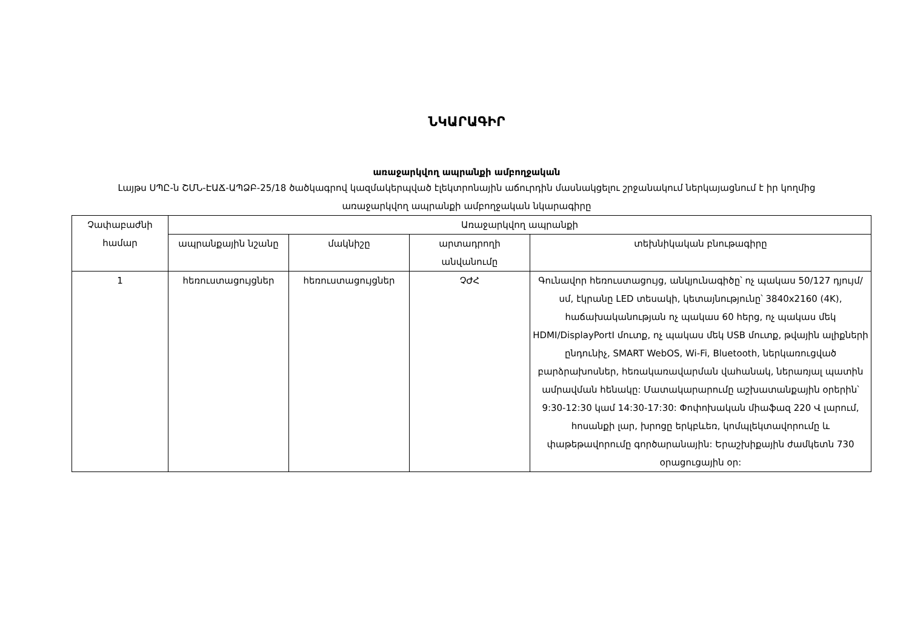ՆԿԱՐԱԳԻՐ
առաջարկվող ապրանքի ամբողջական
Լայթս ՍՊԸ-ն ՇՄՆ-ԷԱՃ-ԱՊՁԲ-25/18 ծածկագրով կազմակերպված էլեկտրոնային աճուրդին մասնակցելու շրջանակում ներկայացնում է իր կողմից առաջարկվող ապրանքի ամբողջական նկարագիրը
| Չափաբաժնի համար | Առաջարկվող ապրանքի | | | |
| --- | --- | --- | --- | --- |
| | ապրանքային նշանը | մակնիշը | արտադրողի անվանումը | տեխնիկական բնութագիրը |
| 1 | հեռուստացույցներ | հեռուստացույցներ | ՉԺՀ | Գունավոր հեռուստացույց, անկյունագիծը՝ ոչ պակաս 50/127 դյույմ/սմ, էկրանը LED տեսակի, կետայնությունը՝ 3840x2160 (4K), հաճախականության ոչ պակաս 60 հերց, ոչ պակաս մեկ HDMI/DisplayPortI մուտք, ոչ պակաս մեկ USB մուտք, թվային ալիքների ընդունիչ, SMART WebOS, Wi-Fi, Bluetooth, ներկառուցված բարձրախոսներ, հեռակառավարման վահանակ, ներառյալ պատին ամրավման հենակը: Մատակարարումը աշխատանքային օրերին՝ 9:30-12:30 կամ 14:30-17:30: Փոփոխական միաֆազ 220 Վ լարում, հոսանքի լար, խրոցը երկբևեռ, կոմպլեկտավորումը և փաթեթավորումը գործարանային: Երաշխիքային ժամկետն 730 օրացուցային օր: |